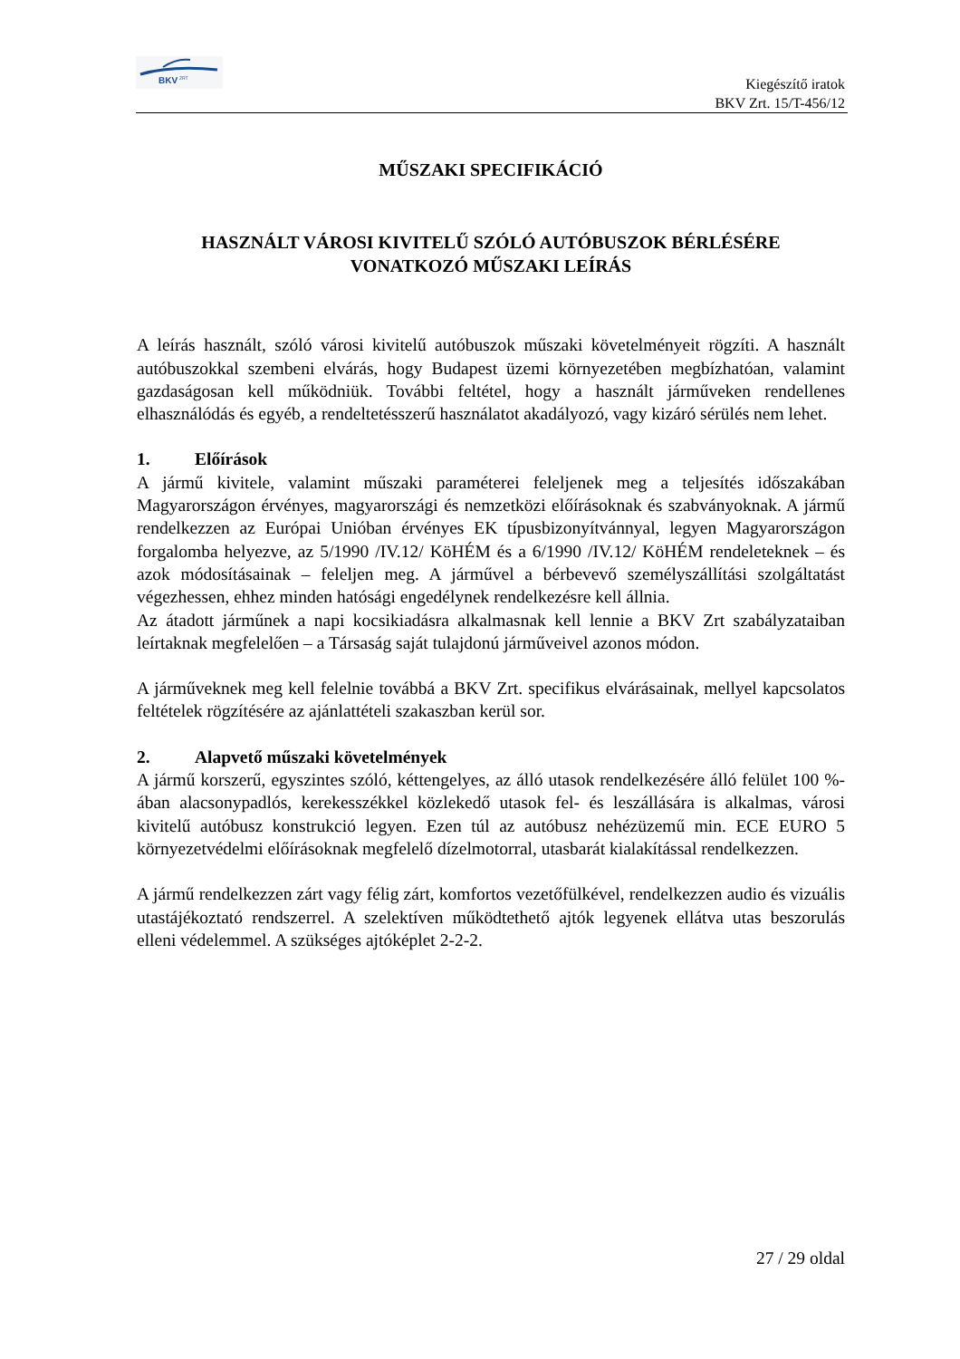BKV
ZRT
Kiegészítő iratok
BKV Zrt. 15/T-456/12
MŰSZAKI SPECIFIKÁCIÓ
HASZNÁLT VÁROSI KIVITELŰ SZÓLÓ AUTÓBUSZOK BÉRLÉSÉRE
VONATKOZÓ MŰSZAKI LEÍRÁS
A leírás használt, szóló városi kivitelű autóbuszok műszaki követelményeit rögzíti. A használt autóbuszokkal szembeni elvárás, hogy Budapest üzemi környezetében megbízhatóan, valamint gazdaságosan kell működniük. További feltétel, hogy a használt járműveken rendellenes elhasználódás és egyéb, a rendeltetésszerű használatot akadályozó, vagy kizáró sérülés nem lehet.
1. Előírások
A jármű kivitele, valamint műszaki paraméterei feleljenek meg a teljesítés időszakában Magyarországon érvényes, magyarországi és nemzetközi előírásoknak és szabványoknak. A jármű rendelkezzen az Európai Unióban érvényes EK típusbizonyítvánnyal, legyen Magyarországon forgalomba helyezve, az 5/1990 /IV.12/ KöHÉM és a 6/1990 /IV.12/ KöHÉM rendeleteknek – és azok módosításainak – feleljen meg. A járművel a bérbevevő személyszállítási szolgáltatást végezhessen, ehhez minden hatósági engedélynek rendelkezésre kell állnia.
Az átadott járműnek a napi kocsikiadásra alkalmasnak kell lennie a BKV Zrt szabályzataiban leírtaknak megfelelően – a Társaság saját tulajdonú járműveivel azonos módon.
A járműveknek meg kell felelnie továbbá a BKV Zrt. specifikus elvárásainak, mellyel kapcsolatos feltételek rögzítésére az ajánlattételi szakaszban kerül sor.
2. Alapvető műszaki követelmények
A jármű korszerű, egyszintes szóló, kéttengelyes, az álló utasok rendelkezésére álló felület 100 %-ában alacsonypadlós, kerekesszékkel közlekedő utasok fel- és leszállására is alkalmas, városi kivitelű autóbusz konstrukció legyen. Ezen túl az autóbusz nehézüzemű min. ECE EURO 5 környezetvédelmi előírásoknak megfelelő dízelmotorral, utasbarát kialakítással rendelkezzen.
A jármű rendelkezzen zárt vagy félig zárt, komfortos vezetőfülkével, rendelkezzen audio és vizuális utastájékoztató rendszerrel. A szelektíven működtethető ajtók legyenek ellátva utas beszorulás elleni védelemmel. A szükséges ajtóképlet 2-2-2.
27 / 29 oldal